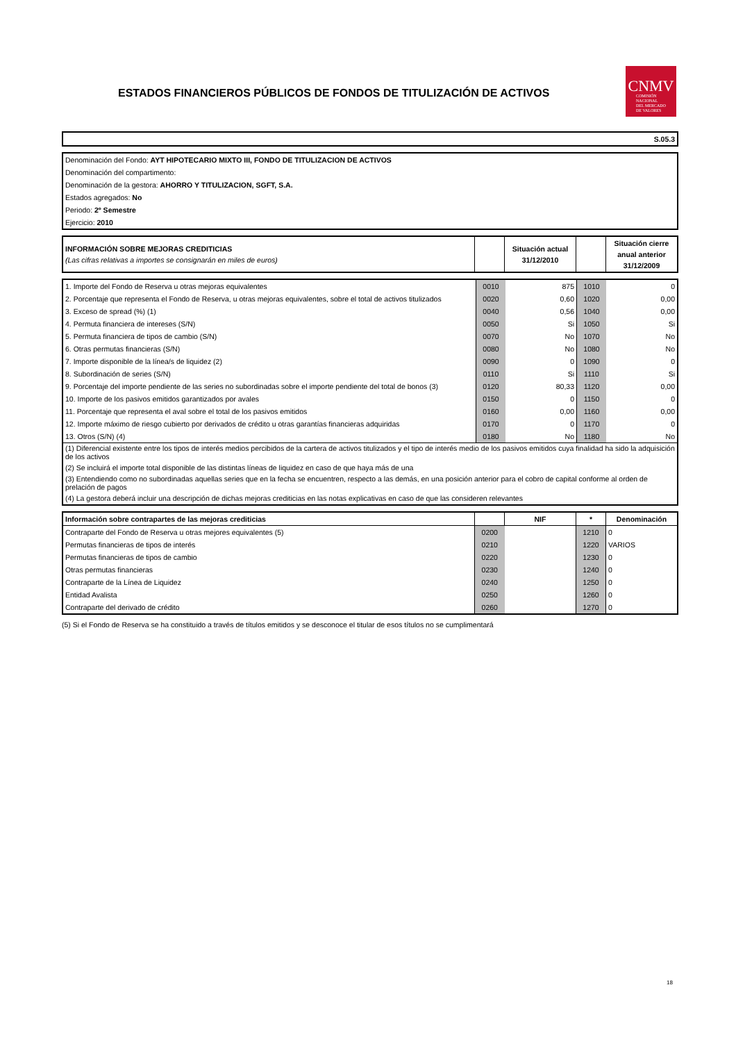ESTADOS FINANCIEROS PÚBLICOS DE FONDOS DE TITULIZACIÓN DE ACTIVOS
CNMV
COMISIÓN
NACIONAL
DEL MERCADO
DE VALORES
| S.05.3 |
| Denominación del Fondo: AYT HIPOTECARIO MIXTO III, FONDO DE TITULIZACION DE ACTIVOS |
| Denominación del compartimento: |
| Denominación de la gestora: AHORRO Y TITULIZACION, SGFT, S.A. |
| Estados agregados: No |
| Periodo: 2º Semestre |
| Ejercicio: 2010 |
| INFORMACIÓN SOBRE MEJORAS CREDITICIAS (Las cifras relativas a importes se consignarán en miles de euros) | | Situación actual 31/12/2010 | | Situación cierre anual anterior 31/12/2009 |
| --- | --- | --- | --- | --- |
| 1. Importe del Fondo de Reserva u otras mejoras equivalentes | 0010 | 875 | 1010 | 0 |
| 2. Porcentaje que representa el Fondo de Reserva, u otras mejoras equivalentes, sobre el total de activos titulizados | 0020 | 0,60 | 1020 | 0,00 |
| 3. Exceso de spread (%) (1) | 0040 | 0,56 | 1040 | 0,00 |
| 4. Permuta financiera de intereses (S/N) | 0050 | Si | 1050 | Si |
| 5. Permuta financiera de tipos de cambio (S/N) | 0070 | No | 1070 | No |
| 6. Otras permutas financieras (S/N) | 0080 | No | 1080 | No |
| 7. Importe disponible de la línea/s de liquidez (2) | 0090 | 0 | 1090 | 0 |
| 8. Subordinación de series (S/N) | 0110 | Si | 1110 | Si |
| 9. Porcentaje del importe pendiente de las series no subordinadas sobre el importe pendiente del total de bonos (3) | 0120 | 80,33 | 1120 | 0,00 |
| 10. Importe de los pasivos emitidos garantizados por avales | 0150 | 0 | 1150 | 0 |
| 11. Porcentaje que representa el aval sobre el total de los pasivos emitidos | 0160 | 0,00 | 1160 | 0,00 |
| 12. Importe máximo de riesgo cubierto por derivados de crédito u otras garantías financieras adquiridas | 0170 | 0 | 1170 | 0 |
| 13. Otros (S/N) (4) | 0180 | No | 1180 | No |
| (1) Diferencial existente entre los tipos de interés medios percibidos de la cartera de activos titulizados y el tipo de interés medio de los pasivos emitidos cuya finalidad ha sido la adquisición de los activos | | | | |
| (2) Se incluirá el importe total disponible de las distintas líneas de liquidez en caso de que haya más de una | | | | |
| (3) Entendiendo como no subordinadas aquellas series que en la fecha se encuentren, respecto a las demás, en una posición anterior para el cobro de capital conforme al orden de prelación de pagos | | | | |
| (4) La gestora deberá incluir una descripción de dichas mejoras crediticias en las notas explicativas en caso de que las consideren relevantes | | | | |
| Información sobre contrapartes de las mejoras crediticias | | NIF | * | Denominación |
| --- | --- | --- | --- | --- |
| Contraparte del Fondo de Reserva u otras mejores equivalentes (5) | 0200 | | 1210 | 0 |
| Permutas financieras de tipos de interés | 0210 | | 1220 | VARIOS |
| Permutas financieras de tipos de cambio | 0220 | | 1230 | 0 |
| Otras permutas financieras | 0230 | | 1240 | 0 |
| Contraparte de la Línea de Liquidez | 0240 | | 1250 | 0 |
| Entidad Avalista | 0250 | | 1260 | 0 |
| Contraparte del derivado de crédito | 0260 | | 1270 | 0 |
(5) Si el Fondo de Reserva se ha constituido a través de títulos emitidos y se desconoce el titular de esos títulos no se cumplimentará
18